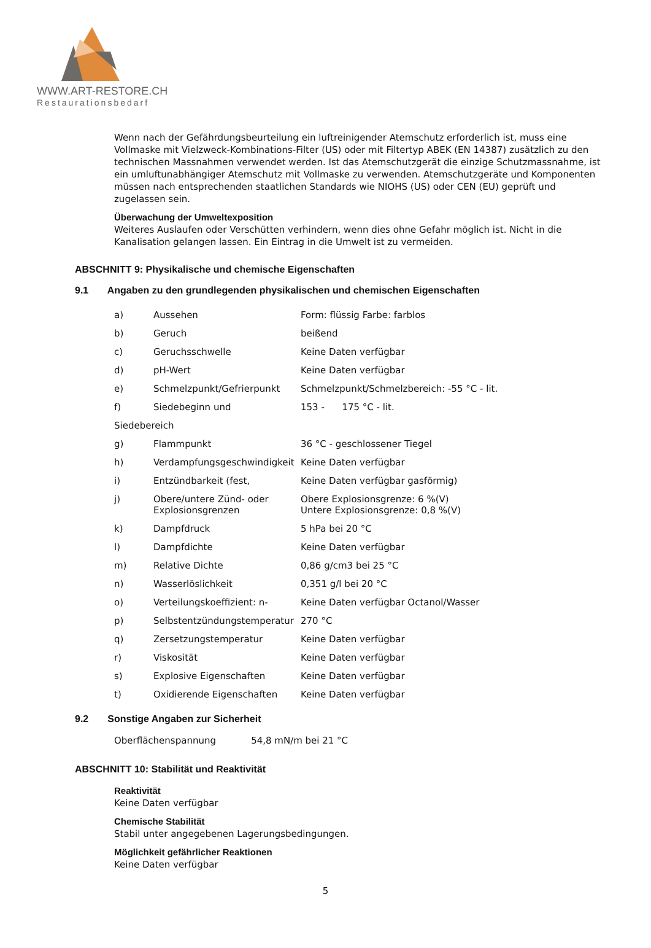WWW.ART-RESTORE.CH
Restaurationsbedarf
Wenn nach der Gefährdungsbeurteilung ein luftreinigender Atemschutz erforderlich ist, muss eine Vollmaske mit Vielzweck-Kombinations-Filter (US) oder mit Filtertyp ABEK (EN 14387) zusätzlich zu den technischen Massnahmen verwendet werden. Ist das Atemschutzgerät die einzige Schutzmassnahme, ist ein umluftunabhängiger Atemschutz mit Vollmaske zu verwenden. Atemschutzgeräte und Komponenten müssen nach entsprechenden staatlichen Standards wie NIOHS (US) oder CEN (EU) geprüft und zugelassen sein.
Überwachung der Umweltexposition
Weiteres Auslaufen oder Verschütten verhindern, wenn dies ohne Gefahr möglich ist. Nicht in die Kanalisation gelangen lassen. Ein Eintrag in die Umwelt ist zu vermeiden.
ABSCHNITT 9: Physikalische und chemische Eigenschaften
9.1 Angaben zu den grundlegenden physikalischen und chemischen Eigenschaften
| a) | Aussehen | Form: flüssig Farbe: farblos |
| b) | Geruch | beißend |
| c) | Geruchsschwelle | Keine Daten verfügbar |
| d) | pH-Wert | Keine Daten verfügbar |
| e) | Schmelzpunkt/Gefrierpunkt | Schmelzpunkt/Schmelzbereich: -55 °C - lit. |
| f) | Siedebeginn und | 153 - 175 °C - lit. |
| Siedebereich | | |
| g) | Flammpunkt | 36 °C - geschlossener Tiegel |
| h) | Verdampfungsgeschwindigkeit | Keine Daten verfügbar |
| i) | Entzündbarkeit (fest, | Keine Daten verfügbar gasförmig) |
| j) | Obere/untere Zünd- oder Explosionsgrenzen | Obere Explosionsgrenze: 6 %(V) Untere Explosionsgrenze: 0,8 %(V) |
| k) | Dampfdruck | 5 hPa bei 20 °C |
| l) | Dampfdichte | Keine Daten verfügbar |
| m) | Relative Dichte | 0,86 g/cm3 bei 25 °C |
| n) | Wasserlöslichkeit | 0,351 g/l bei 20 °C |
| o) | Verteilungskoeffizient: n- | Keine Daten verfügbar Octanol/Wasser |
| p) | Selbstentzündungstemperatur | 270 °C |
| q) | Zersetzungstemperatur | Keine Daten verfügbar |
| r) | Viskosität | Keine Daten verfügbar |
| s) | Explosive Eigenschaften | Keine Daten verfügbar |
| t) | Oxidierende Eigenschaften | Keine Daten verfügbar |
9.2 Sonstige Angaben zur Sicherheit
Oberflächenspannung 54,8 mN/m bei 21 °C
ABSCHNITT 10: Stabilität und Reaktivität
Reaktivität
Keine Daten verfügbar
Chemische Stabilität
Stabil unter angegebenen Lagerungsbedingungen.
Möglichkeit gefährlicher Reaktionen
Keine Daten verfügbar
5